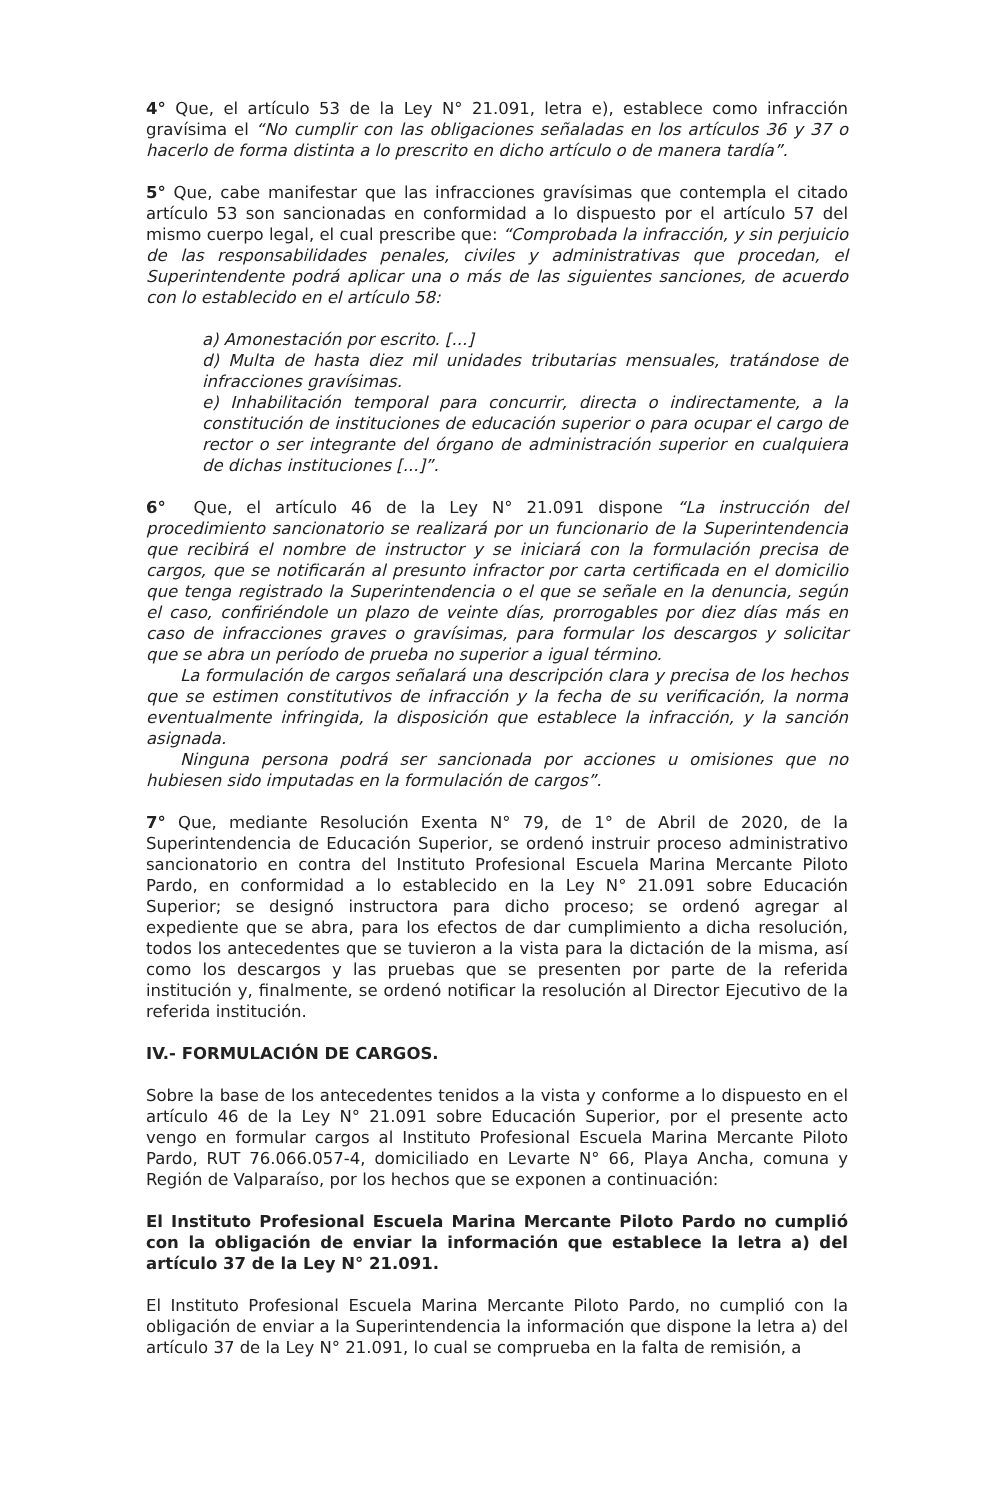4° Que, el artículo 53 de la Ley N° 21.091, letra e), establece como infracción gravísima el “No cumplir con las obligaciones señaladas en los artículos 36 y 37 o hacerlo de forma distinta a lo prescrito en dicho artículo o de manera tardía”.
5° Que, cabe manifestar que las infracciones gravísimas que contempla el citado artículo 53 son sancionadas en conformidad a lo dispuesto por el artículo 57 del mismo cuerpo legal, el cual prescribe que: “Comprobada la infracción, y sin perjuicio de las responsabilidades penales, civiles y administrativas que procedan, el Superintendente podrá aplicar una o más de las siguientes sanciones, de acuerdo con lo establecido en el artículo 58:
a) Amonestación por escrito. [...]
d) Multa de hasta diez mil unidades tributarias mensuales, tratándose de infracciones gravísimas.
e) Inhabilitación temporal para concurrir, directa o indirectamente, a la constitución de instituciones de educación superior o para ocupar el cargo de rector o ser integrante del órgano de administración superior en cualquiera de dichas instituciones [...]”.
6° Que, el artículo 46 de la Ley N° 21.091 dispone “La instrucción del procedimiento sancionatorio se realizará por un funcionario de la Superintendencia que recibirá el nombre de instructor y se iniciará con la formulación precisa de cargos, que se notificarán al presunto infractor por carta certificada en el domicilio que tenga registrado la Superintendencia o el que se señale en la denuncia, según el caso, confiriéndole un plazo de veinte días, prorrogables por diez días más en caso de infracciones graves o gravísimas, para formular los descargos y solicitar que se abra un período de prueba no superior a igual término.
La formulación de cargos señalará una descripción clara y precisa de los hechos que se estimen constitutivos de infracción y la fecha de su verificación, la norma eventualmente infringida, la disposición que establece la infracción, y la sanción asignada.
Ninguna persona podrá ser sancionada por acciones u omisiones que no hubiesen sido imputadas en la formulación de cargos”.
7° Que, mediante Resolución Exenta N° 79, de 1° de Abril de 2020, de la Superintendencia de Educación Superior, se ordenó instruir proceso administrativo sancionatorio en contra del Instituto Profesional Escuela Marina Mercante Piloto Pardo, en conformidad a lo establecido en la Ley N° 21.091 sobre Educación Superior; se designó instructora para dicho proceso; se ordenó agregar al expediente que se abra, para los efectos de dar cumplimiento a dicha resolución, todos los antecedentes que se tuvieron a la vista para la dictación de la misma, así como los descargos y las pruebas que se presenten por parte de la referida institución y, finalmente, se ordenó notificar la resolución al Director Ejecutivo de la referida institución.
IV.- FORMULACIÓN DE CARGOS.
Sobre la base de los antecedentes tenidos a la vista y conforme a lo dispuesto en el artículo 46 de la Ley N° 21.091 sobre Educación Superior, por el presente acto vengo en formular cargos al Instituto Profesional Escuela Marina Mercante Piloto Pardo, RUT 76.066.057-4, domiciliado en Levarte N° 66, Playa Ancha, comuna y Región de Valparaíso, por los hechos que se exponen a continuación:
El Instituto Profesional Escuela Marina Mercante Piloto Pardo no cumplió con la obligación de enviar la información que establece la letra a) del artículo 37 de la Ley N° 21.091.
El Instituto Profesional Escuela Marina Mercante Piloto Pardo, no cumplió con la obligación de enviar a la Superintendencia la información que dispone la letra a) del artículo 37 de la Ley N° 21.091, lo cual se comprueba en la falta de remisión, a